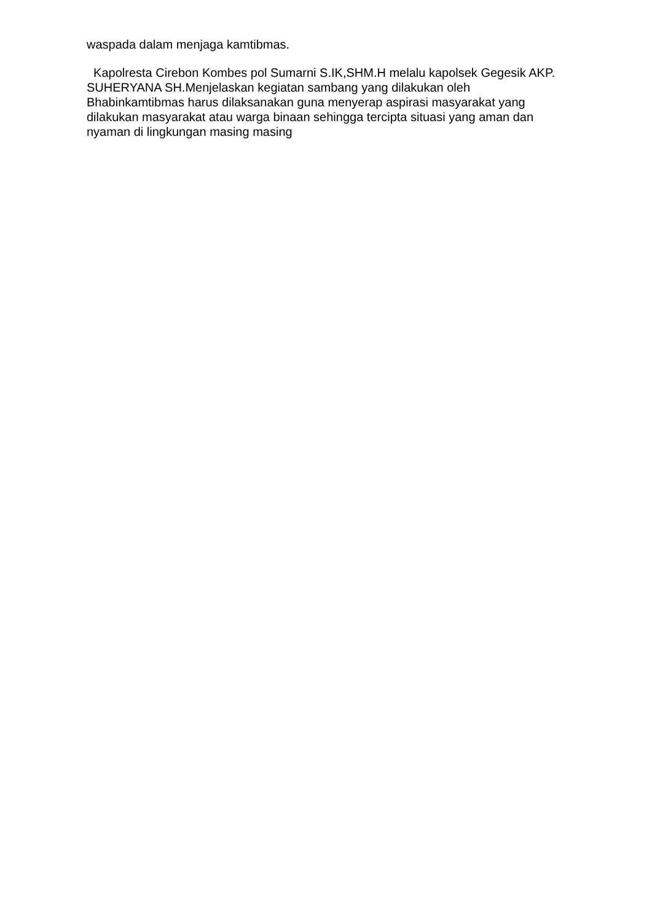waspada dalam menjaga kamtibmas.
Kapolresta Cirebon Kombes pol Sumarni S.IK,SHM.H melalu kapolsek Gegesik AKP. SUHERYANA SH.Menjelaskan kegiatan sambang yang dilakukan oleh Bhabinkamtibmas harus dilaksanakan guna menyerap aspirasi masyarakat yang dilakukan masyarakat atau warga binaan sehingga tercipta situasi yang aman dan nyaman di lingkungan masing masing